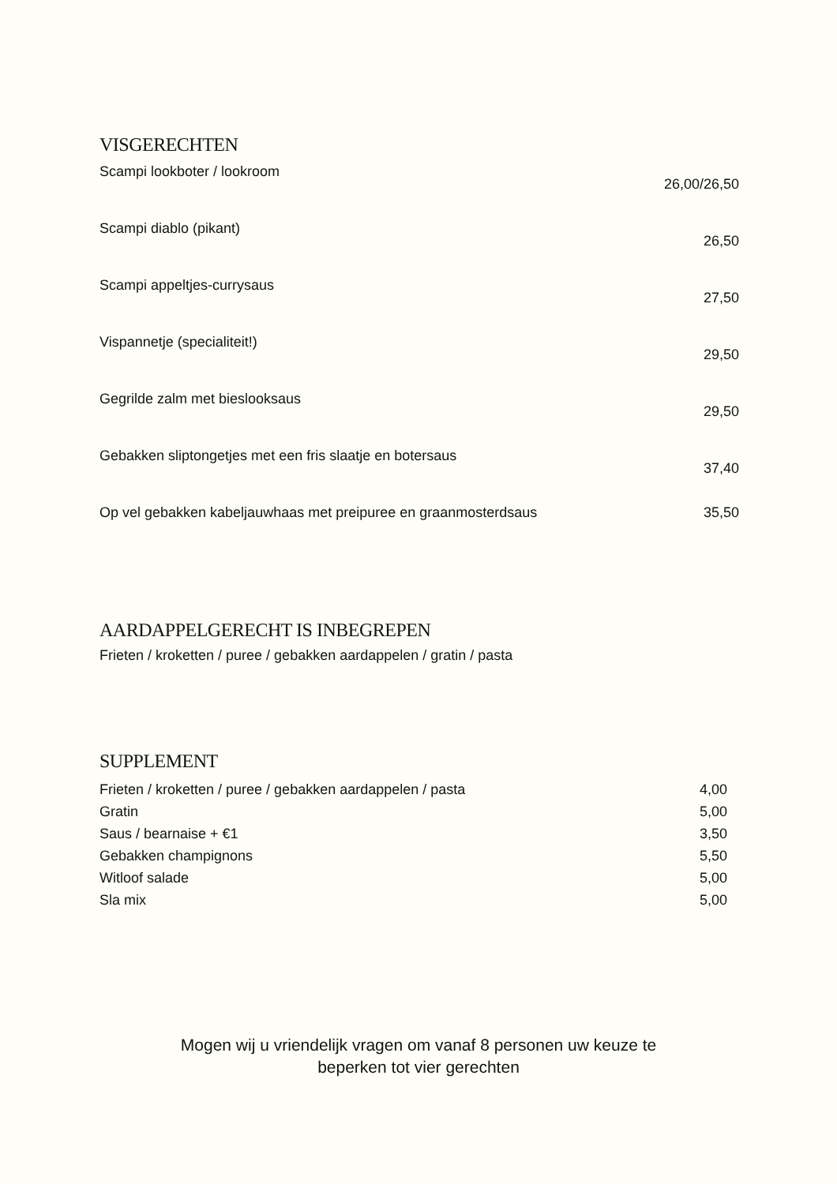VISGERECHTEN
| Scampi lookboter / lookroom | 26,00/26,50 |
| Scampi diablo (pikant) | 26,50 |
| Scampi appeltjes-currysaus | 27,50 |
| Vispannetje (specialiteit!) | 29,50 |
| Gegrilde zalm met bieslooksaus | 29,50 |
| Gebakken sliptongetjes met een fris slaatje en botersaus | 37,40 |
| Op vel gebakken kabeljauwhaas met preipuree en graanmosterdsaus | 35,50 |
AARDAPPELGERECHT IS INBEGREPEN
Frieten / kroketten / puree / gebakken aardappelen / gratin / pasta
SUPPLEMENT
| Frieten / kroketten / puree / gebakken aardappelen / pasta | 4,00 |
| Gratin | 5,00 |
| Saus / bearnaise + €1 | 3,50 |
| Gebakken champignons | 5,50 |
| Witloof salade | 5,00 |
| Sla mix | 5,00 |
Mogen wij u vriendelijk vragen om vanaf 8 personen uw keuze te
beperken tot vier gerechten